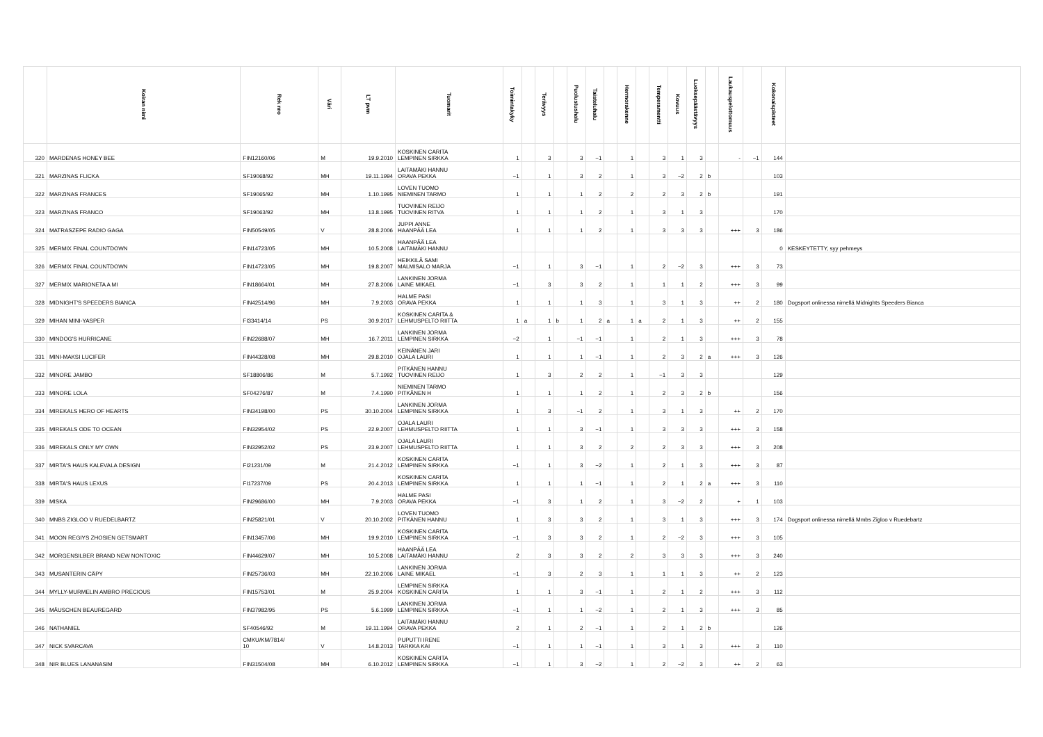| | Koiran nimi | Rek nro | Väri | LT pvm | Tuomarit | Toimintakyky | | Terävyys | | Puolustushalu | Taisteluhalu | | Hermorakenne | | Temperamentti | Kovuus | Luoksepäästävyys | | Laukauspelottomuus | | Kokonaispisteet | |
| --- | --- | --- | --- | --- | --- | --- | --- | --- | --- | --- | --- | --- | --- | --- | --- | --- | --- | --- | --- | --- | --- | --- |
| 320 | MARDENAS HONEY BEE | FIN12160/06 | M | 19.9.2010 | KOSKINEN CARITA LEMPINEN SIRKKA | 1 | | 3 | | 3 | −1 | | 1 | | 3 | 1 | 3 | | - | −1 | 144 | |
| 321 | MARZINAS FLICKA | SF19068/92 | MH | 19.11.1994 | LAITAMÄKI HANNU ORAVA PEKKA | −1 | | 1 | | 3 | 2 | | 1 | | 3 | −2 | 2 | b | | | 103 | |
| 322 | MARZINAS FRANCES | SF19065/92 | MH | 1.10.1995 | LOVEN TUOMO NIEMINEN TARMO | 1 | | 1 | | 1 | 2 | | 2 | | 2 | 3 | 2 | b | | | 191 | |
| 323 | MARZINAS FRANCO | SF19063/92 | MH | 13.8.1995 | TUOVINEN REIJO TUOVINEN RITVA | 1 | | 1 | | 1 | 2 | | 1 | | 3 | 1 | 3 | | | | 170 | |
| 324 | MATRASZEPE RADIO GAGA | FIN50549/05 | V | 28.8.2006 | JUPPI ANNE HAANPÄÄ LEA | 1 | | 1 | | 1 | 2 | | 1 | | 3 | 3 | 3 | | +++ | 3 | 186 | |
| 325 | MERMIX FINAL COUNTDOWN | FIN14723/05 | MH | 10.5.2008 | HAANPÄÄ LEA LAITAMÄKI HANNU | | | | | | | | | | | | | | | | 0 | KESKEYTETTY, syy pehmeys |
| 326 | MERMIX FINAL COUNTDOWN | FIN14723/05 | MH | 19.8.2007 | HEIKKILÄ SAMI MALMISALO MARJA | −1 | | 1 | | 3 | −1 | | 1 | | 2 | −2 | 3 | | +++ | 3 | 73 | |
| 327 | MERMIX MARIONETA A MI | FIN18664/01 | MH | 27.8.2006 | LANKINEN JORMA LAINE MIKAEL | −1 | | 3 | | 3 | 2 | | 1 | | 1 | 1 | 2 | | +++ | 3 | 99 | |
| 328 | MIDNIGHT'S SPEEDERS BIANCA | FIN42514/96 | MH | 7.9.2003 | HALME PASI ORAVA PEKKA | 1 | | 1 | | 1 | 3 | | 1 | | 3 | 1 | 3 | | ++ | 2 | 180 | Dogsport onlinessa nimellä Midnights Speeders Bianca |
| 329 | MIHAN MINI-YASPER | FI33414/14 | PS | 30.9.2017 | KOSKINEN CARITA & LEHMUSPELTO RIITTA | 1 | a | 1 | b | 1 | 2 | a | 1 | a | 2 | 1 | 3 | | ++ | 2 | 155 | |
| 330 | MINDOG'S HURRICANE | FIN22688/07 | MH | 16.7.2011 | LANKINEN JORMA LEMPINEN SIRKKA | −2 | | 1 | | −1 | −1 | | 1 | | 2 | 1 | 3 | | +++ | 3 | 78 | |
| 331 | MINI-MAKSI LUCIFER | FIN44328/08 | MH | 29.8.2010 | KEINÄNEN JARI OJALA LAURI | 1 | | 1 | | 1 | −1 | | 1 | | 2 | 3 | 2 | a | +++ | 3 | 126 | |
| 332 | MINORE JAMBO | SF18806/86 | M | 5.7.1992 | PITKÄNEN HANNU TUOVINEN REIJO | 1 | | 3 | | 2 | 2 | | 1 | | −1 | 3 | 3 | | | | 129 | |
| 333 | MINORE LOLA | SF04276/87 | M | 7.4.1990 | NIEMINEN TARMO PITKÄNEN H | 1 | | 1 | | 1 | 2 | | 1 | | 2 | 3 | 2 | b | | | 156 | |
| 334 | MIREKALS HERO OF HEARTS | FIN34198/00 | PS | 30.10.2004 | LANKINEN JORMA LEMPINEN SIRKKA | 1 | | 3 | | −1 | 2 | | 1 | | 3 | 1 | 3 | | ++ | 2 | 170 | |
| 335 | MIREKALS ODE TO OCEAN | FIN32954/02 | PS | 22.9.2007 | OJALA LAURI LEHMUSPELTO RIITTA | 1 | | 1 | | 3 | −1 | | 1 | | 3 | 3 | 3 | | +++ | 3 | 158 | |
| 336 | MIREKALS ONLY MY OWN | FIN32952/02 | PS | 23.9.2007 | OJALA LAURI LEHMUSPELTO RIITTA | 1 | | 1 | | 3 | 2 | | 2 | | 2 | 3 | 3 | | +++ | 3 | 208 | |
| 337 | MIRTA'S HAUS KALEVALA DESIGN | FI21231/09 | M | 21.4.2012 | KOSKINEN CARITA LEMPINEN SIRKKA | −1 | | 1 | | 3 | −2 | | 1 | | 2 | 1 | 3 | | +++ | 3 | 87 | |
| 338 | MIRTA'S HAUS LEXUS | FI17237/09 | PS | 20.4.2013 | KOSKINEN CARITA LEMPINEN SIRKKA | 1 | | 1 | | 1 | −1 | | 1 | | 2 | 1 | 2 | a | +++ | 3 | 110 | |
| 339 | MISKA | FIN29686/00 | MH | 7.9.2003 | HALME PASI ORAVA PEKKA | −1 | | 3 | | 1 | 2 | | 1 | | 3 | −2 | 2 | | + | 1 | 103 | |
| 340 | MNBS ZIGLOO V RUEDELBARTZ | FIN25821/01 | V | 20.10.2002 | LOVEN TUOMO PITKÄNEN HANNU | 1 | | 3 | | 3 | 2 | | 1 | | 3 | 1 | 3 | | +++ | 3 | 174 | Dogsport onlinessa nimellä Mmbs Zigloo v Ruedebartz |
| 341 | MOON REGIYS ZHOSIEN GETSMART | FIN13457/06 | MH | 19.9.2010 | KOSKINEN CARITA LEMPINEN SIRKKA | −1 | | 3 | | 3 | 2 | | 1 | | 2 | −2 | 3 | | +++ | 3 | 105 | |
| 342 | MORGENSILBER BRAND NEW NONTOXIC | FIN44629/07 | MH | 10.5.2008 | HAANPÄÄ LEA LAITAMÄKI HANNU | 2 | | 3 | | 3 | 2 | | 2 | | 3 | 3 | 3 | | +++ | 3 | 240 | |
| 343 | MUSANTERIN CÄPY | FIN25736/03 | MH | 22.10.2006 | LANKINEN JORMA LAINE MIKAEL | −1 | | 3 | | 2 | 3 | | 1 | | 1 | 1 | 3 | | ++ | 2 | 123 | |
| 344 | MYLLY-MURMELIN AMBRO PRECIOUS | FIN15753/01 | M | 25.9.2004 | LEMPINEN SIRKKA KOSKINEN CARITA | 1 | | 1 | | 3 | −1 | | 1 | | 2 | 1 | 2 | | +++ | 3 | 112 | |
| 345 | MÄUSCHEN BEAUREGARD | FIN37982/95 | PS | 5.6.1999 | LANKINEN JORMA LEMPINEN SIRKKA | −1 | | 1 | | 1 | −2 | | 1 | | 2 | 1 | 3 | | +++ | 3 | 85 | |
| 346 | NATHANIEL | SF40546/92 | M | 19.11.1994 | LAITAMÄKI HANNU ORAVA PEKKA | 2 | | 1 | | 2 | −1 | | 1 | | 2 | 1 | 2 | b | | | 126 | |
| 347 | NICK SVARCAVA | CMKU/KM/7814/ 10 | V | 14.8.2013 | PUPUTTI IRENE TARKKA KAI | −1 | | 1 | | 1 | −1 | | 1 | | 3 | 1 | 3 | | +++ | 3 | 110 | |
| 348 | NIR BLUES LANANASIM | FIN31504/08 | MH | 6.10.2012 | KOSKINEN CARITA LEMPINEN SIRKKA | −1 | | 1 | | 3 | −2 | | 1 | | 2 | −2 | 3 | | ++ | 2 | 63 | |